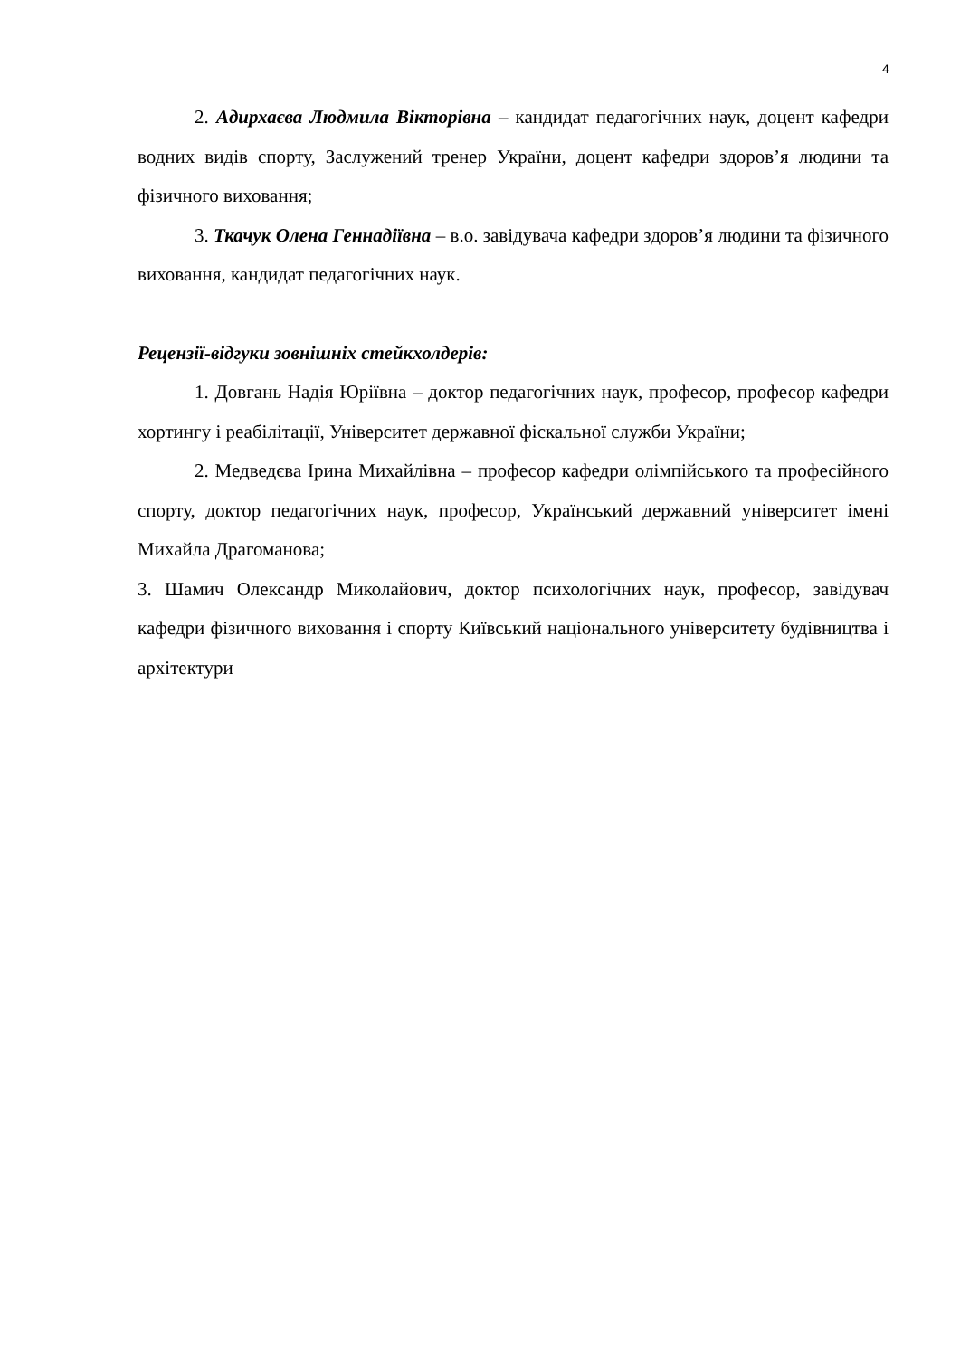4
2. Адирхаєва Людмила Вікторівна – кандидат педагогічних наук, доцент кафедри водних видів спорту, Заслужений тренер України, доцент кафедри здоров’я людини та фізичного виховання;
3. Ткачук Олена Геннадіївна – в.о. завідувача кафедри здоров’я людини та фізичного виховання, кандидат педагогічних наук.
Рецензії-відгуки зовнішніх стейкхолдерів:
1. Довгань Надія Юріївна – доктор педагогічних наук, професор, професор кафедри хортингу і реабілітації, Університет державної фіскальної служби України;
2. Медведєва Ірина Михайлівна – професор кафедри олімпійського та професійного спорту, доктор педагогічних наук, професор, Український державний університет імені Михайла Драгоманова;
3. Шамич Олександр Миколайович, доктор психологічних наук, професор, завідувач кафедри фізичного виховання і спорту Київський національного університету будівництва і архітектури